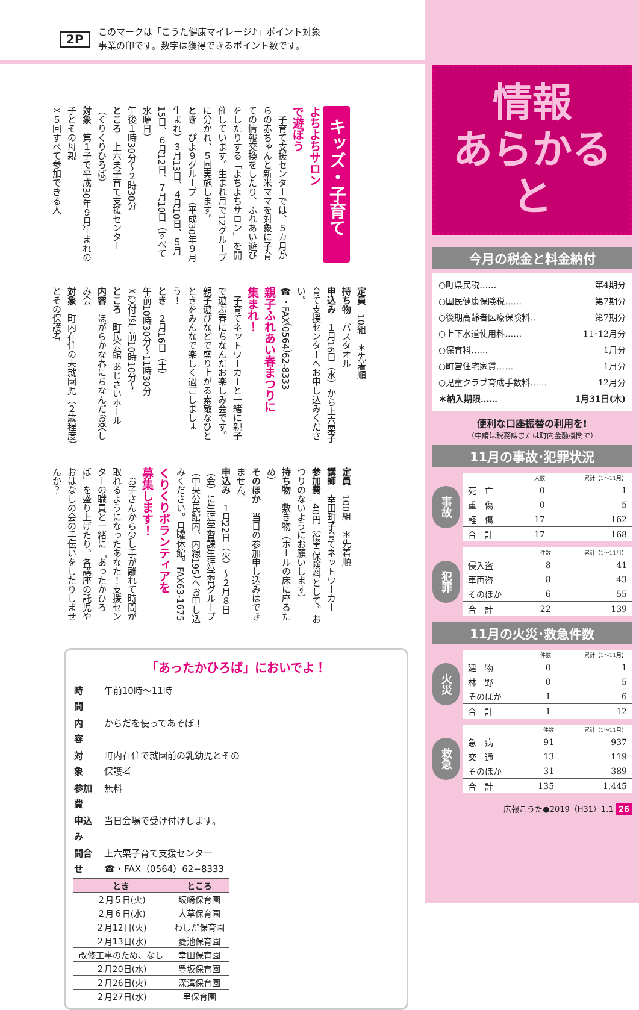2P このマークは「こうた健康マイレージ♪」ポイント対象
事業の印です。数字は獲得できるポイント数です。
キッズ・子育て
よちよちサロン
で遊ぼう
　子育て支援センターでは、５カ月からの赤ちゃんと新米ママを対象に子育ての情報交換をしたり、ふれあい遊びをしたりする「よちよちサロン」を開催しています。生まれ月で12グループに分かれ、５回実施します。
とき　ぴよ９グループ（平成30年９月生まれ）３月13日、４月10日、５月15日、６月12日、７月10日（すべて水曜日）
午後１時30分〜２時30分
ところ　上六栗子育て支援センター（くりくりひろば）
対象　第１子で平成30年９月生まれの子とその母親
＊５回すべて参加できる人
定員　10組　＊先着順
持ち物　バスタオル
申込み　１月16日（水）から上六栗子育て支援センターへお申し込みください。
☎・FAX（0564）62-8333
親子ふれあい春まつりに
集まれ！
　子育てネットワーカーと一緒に親子で遊ぶ春にちなんだお楽しみ会です。親子遊びなどで盛り上がる素敵なひとときをみんなで楽しく過ごしましょう！
とき　２月16日（土）
午前10時30分〜11時30分
＊受付は午前10時10分〜
ところ　町民会館 あじさいホール
内容　ほがらかな春にちなんだお楽しみ会
対象　町内在住の未就園児（２歳程度）とその保護者
定員　100組　＊先着順
講師　幸田町子育てネットワーカー
参加費　40円（傷害保険料として。おつりのないようにお願いします）
持ち物　敷き物（ホールの床に座るため）
そのほか　当日の参加申し込みはできません。
申込み　１月22日（火）〜２月８日（金）に生涯学習課生涯学習グループ（中央公民館内、内線195）へお申し込みください。月曜休館。FAX63-1675
くりくりボランティアを
募集します！
　お子さんから少し手が離れて時間が取れるようになったあなた！支援センターの職員と一緒に「あったかひろば」を盛り上げたり、各講座の託児やおはなしの会の手伝いをしたりしませんか？
「あったかひろば」においでよ！
| 時 間 | 午前10時〜11時 |
| 内 容 | からだを使ってあそぼ！ |
| 対 象 | 町内在住で就園前の乳幼児とその保護者 |
| 参加費 | 無料 |
| 申込み | 当日会場で受け付けします。 |
| 問合せ | 上六栗子育て支援センター ☎・FAX（0564）62−8333 |
| とき | ところ |
| --- | --- |
| ２月５日(火) | 坂崎保育園 |
| ２月６日(水) | 大草保育園 |
| ２月12日(火) | わしだ保育園 |
| ２月13日(水) | 菱池保育園 |
| 改修工事のため、なし | 幸田保育園 |
| ２月20日(水) | 豊坂保育園 |
| ２月26日(火) | 深溝保育園 |
| ２月27日(水) | 里保育園 |
情報
あらかると
今月の税金と料金納付
○町県民税…… 第4期分
○国民健康保険税…… 第7期分
○後期高齢者医療保険料‥ 第7期分
○上下水道使用料…… 11･12月分
○保育料…… 1月分
○町営住宅家賃…… 1月分
○児童クラブ育成手数料…… 12月分
＊納入期限…… 1月31日(木)
便利な口座振替の利用を!
（申請は税務課または町内金融機関で）
11月の事故･犯罪状況
事故
| | 人数 | 累計【1〜11月】 |
| --- | --- | --- |
| 死 亡 | 0 | 1 |
| 重 傷 | 0 | 5 |
| 軽 傷 | 17 | 162 |
| 合 計 | 17 | 168 |
犯罪
| | 件数 | 累計【1〜11月】 |
| --- | --- | --- |
| 侵入盗 | 8 | 41 |
| 車両盗 | 8 | 43 |
| そのほか | 6 | 55 |
| 合 計 | 22 | 139 |
11月の火災･救急件数
火災
| | 件数 | 累計【1〜11月】 |
| --- | --- | --- |
| 建 物 | 0 | 1 |
| 林 野 | 0 | 5 |
| そのほか | 1 | 6 |
| 合 計 | 1 | 12 |
救急
| | 件数 | 累計【1〜11月】 |
| --- | --- | --- |
| 急 病 | 91 | 937 |
| 交 通 | 13 | 119 |
| そのほか | 31 | 389 |
| 合 計 | 135 | 1,445 |
広報こうた●2019（H31）1.1 26